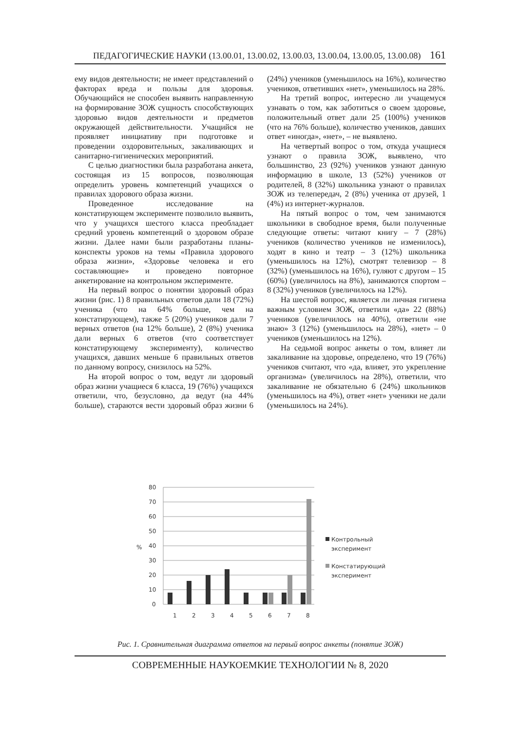ПЕДАГОГИЧЕСКИЕ НАУКИ (13.00.01, 13.00.02, 13.00.03, 13.00.04, 13.00.05, 13.00.08) 161
ему видов деятельности; не имеет представлений о факторах вреда и пользы для здоровья. Обучающийся не способен выявить направленную на формирование ЗОЖ сущность способствующих здоровью видов деятельности и предметов окружающей действительности. Учащийся не проявляет инициативу при подготовке и проведении оздоровительных, закаливающих и санитарно-гигиенических мероприятий.
С целью диагностики была разработана анкета, состоящая из 15 вопросов, позволяющая определить уровень компетенций учащихся о правилах здорового образа жизни.
Проведенное исследование на констатирующем эксперименте позволило выявить, что у учащихся шестого класса преобладает средний уровень компетенций о здоровом образе жизни. Далее нами были разработаны планы-конспекты уроков на темы «Правила здорового образа жизни», «Здоровье человека и его составляющие» и проведено повторное анкетирование на контрольном эксперименте.
На первый вопрос о понятии здоровый образ жизни (рис. 1) 8 правильных ответов дали 18 (72%) ученика (что на 64% больше, чем на констатирующем), также 5 (20%) учеников дали 7 верных ответов (на 12% больше), 2 (8%) ученика дали верных 6 ответов (что соответствует констатирующему эксперименту), количество учащихся, давших меньше 6 правильных ответов по данному вопросу, снизилось на 52%.
На второй вопрос о том, ведут ли здоровый образ жизни учащиеся 6 класса, 19 (76%) учащихся ответили, что, безусловно, да ведут (на 44% больше), стараются вести здоровый образ жизни 6 (24%) учеников (уменьшилось на 16%), количество учеников, ответивших «нет», уменьшилось на 28%.
На третий вопрос, интересно ли учащемуся узнавать о том, как заботиться о своем здоровье, положительный ответ дали 25 (100%) учеников (что на 76% больше), количество учеников, давших ответ «иногда», «нет», – не выявлено.
На четвертый вопрос о том, откуда учащиеся узнают о правила ЗОЖ, выявлено, что большинство, 23 (92%) учеников узнают данную информацию в школе, 13 (52%) учеников от родителей, 8 (32%) школьника узнают о правилах ЗОЖ из телепередач, 2 (8%) ученика от друзей, 1 (4%) из интернет-журналов.
На пятый вопрос о том, чем занимаются школьники в свободное время, были полученные следующие ответы: читают книгу – 7 (28%) учеников (количество учеников не изменилось), ходят в кино и театр – 3 (12%) школьника (уменьшилось на 12%), смотрят телевизор – 8 (32%) (уменьшилось на 16%), гуляют с другом – 15 (60%) (увеличилось на 8%), занимаются спортом – 8 (32%) учеников (увеличилось на 12%).
На шестой вопрос, является ли личная гигиена важным условием ЗОЖ, ответили «да» 22 (88%) учеников (увеличилось на 40%), ответили «не знаю» 3 (12%) (уменьшилось на 28%), «нет» – 0 учеников (уменьшилось на 12%).
На седьмой вопрос анкеты о том, влияет ли закаливание на здоровье, определено, что 19 (76%) учеников считают, что «да, влияет, это укрепление организма» (увеличилось на 28%), ответили, что закаливание не обязательно 6 (24%) школьников (уменьшилось на 4%), ответ «нет» ученики не дали (уменьшилось на 24%).
80
70
60
50
40
30
20
10
0
%
1
2
3
4
5
6
7
8
Контрольный
эксперимент
Констатирующий
эксперимент
Рис. 1. Сравнительная диаграмма ответов на первый вопрос анкеты (понятие ЗОЖ)
СОВРЕМЕННЫЕ НАУКОЕМКИЕ ТЕХНОЛОГИИ № 8, 2020